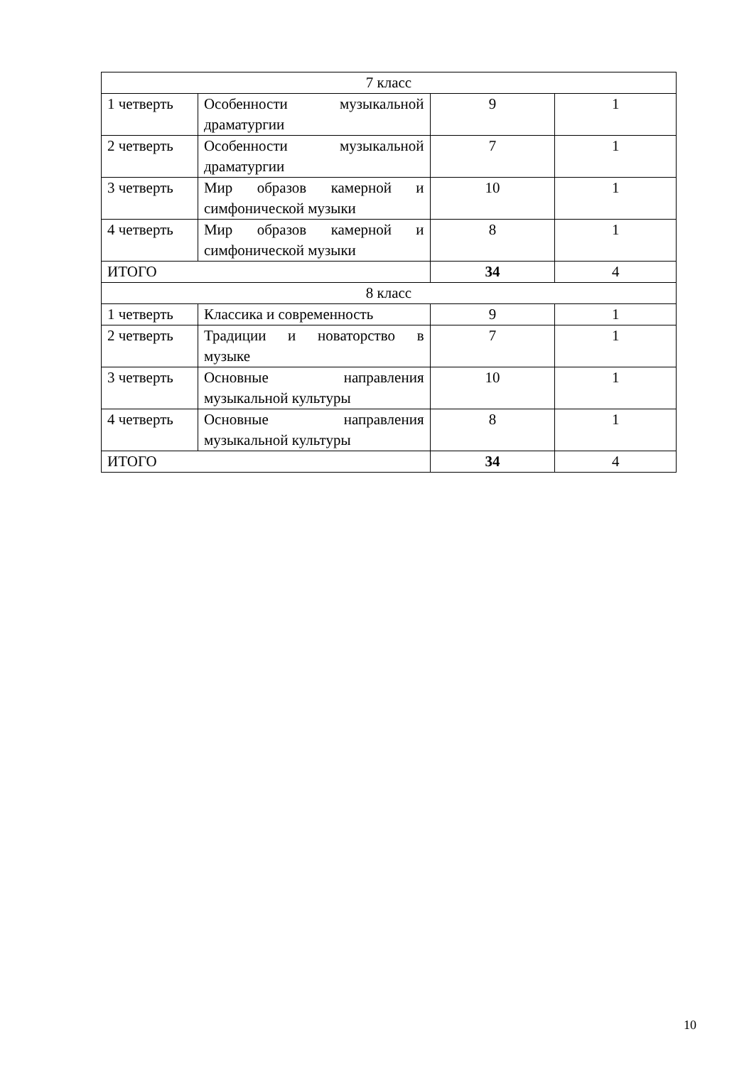| 7 класс | | | |
| 1 четверть | Особенности музыкальной драматургии | 9 | 1 |
| 2 четверть | Особенности музыкальной драматургии | 7 | 1 |
| 3 четверть | Мир образов камерной и симфонической музыки | 10 | 1 |
| 4 четверть | Мир образов камерной и симфонической музыки | 8 | 1 |
| ИТОГО | | 34 | 4 |
| 8 класс | | | |
| 1 четверть | Классика и современность | 9 | 1 |
| 2 четверть | Традиции и новаторство в музыке | 7 | 1 |
| 3 четверть | Основные направления музыкальной культуры | 10 | 1 |
| 4 четверть | Основные направления музыкальной культуры | 8 | 1 |
| ИТОГО | | 34 | 4 |
10